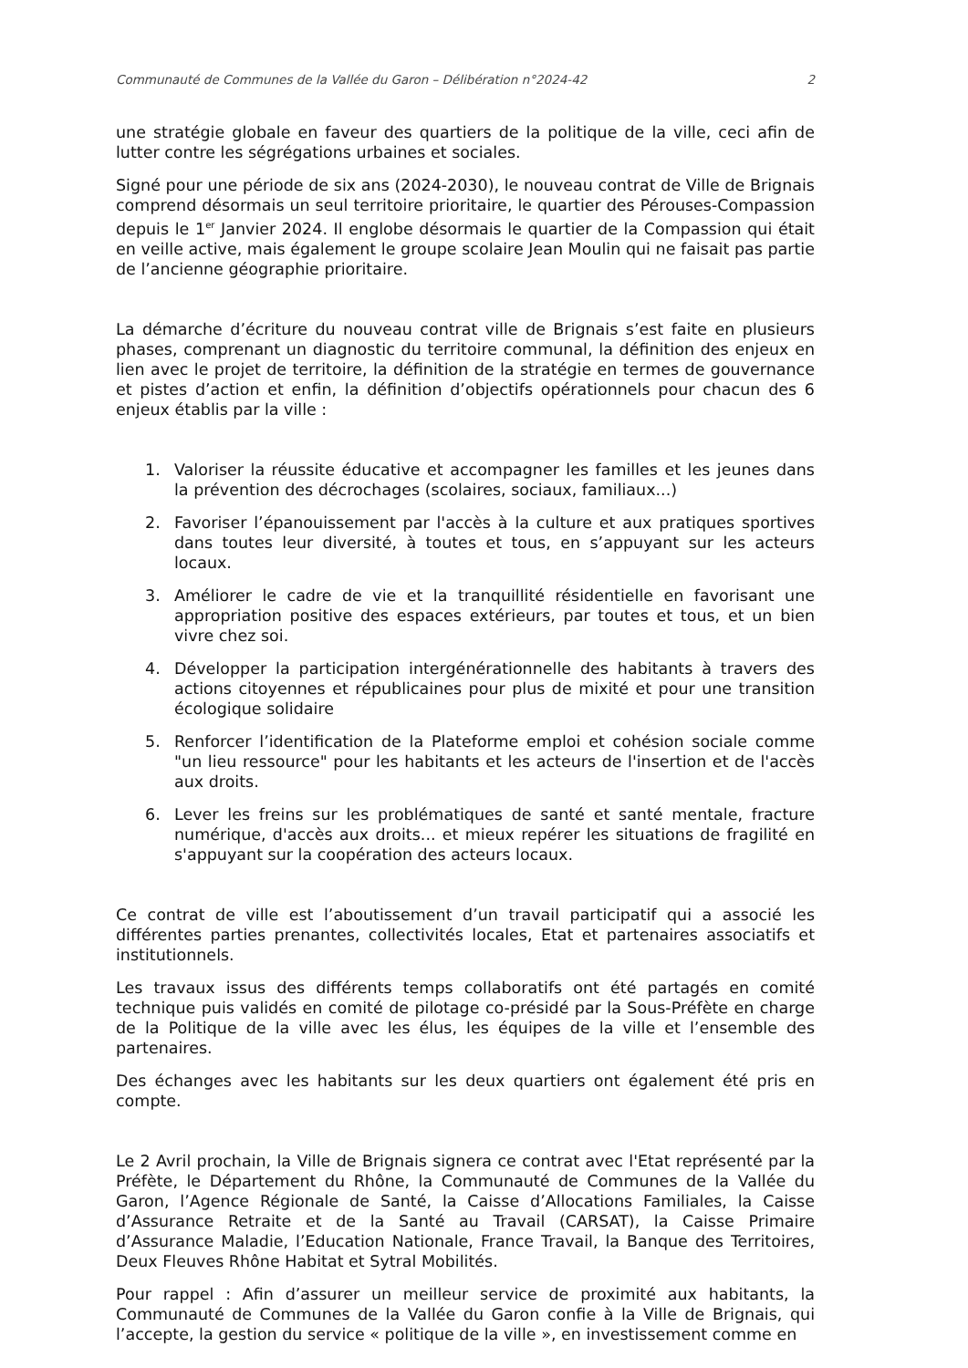Communauté de Communes de la Vallée du Garon – Délibération n°2024-42 2
une stratégie globale en faveur des quartiers de la politique de la ville, ceci afin de lutter contre les ségrégations urbaines et sociales.
Signé pour une période de six ans (2024-2030), le nouveau contrat de Ville de Brignais comprend désormais un seul territoire prioritaire, le quartier des Pérouses-Compassion depuis le 1<sup>er</sup> Janvier 2024. Il englobe désormais le quartier de la Compassion qui était en veille active, mais également le groupe scolaire Jean Moulin qui ne faisait pas partie de l’ancienne géographie prioritaire.
La démarche d’écriture du nouveau contrat ville de Brignais s’est faite en plusieurs phases, comprenant un diagnostic du territoire communal, la définition des enjeux en lien avec le projet de territoire, la définition de la stratégie en termes de gouvernance et pistes d’action et enfin, la définition d’objectifs opérationnels pour chacun des 6 enjeux établis par la ville :
1. Valoriser la réussite éducative et accompagner les familles et les jeunes dans la prévention des décrochages (scolaires, sociaux, familiaux...)
2. Favoriser l’épanouissement par l'accès à la culture et aux pratiques sportives dans toutes leur diversité, à toutes et tous, en s’appuyant sur les acteurs locaux.
3. Améliorer le cadre de vie et la tranquillité résidentielle en favorisant une appropriation positive des espaces extérieurs, par toutes et tous, et un bien vivre chez soi.
4. Développer la participation intergénérationnelle des habitants à travers des actions citoyennes et républicaines pour plus de mixité et pour une transition écologique solidaire
5. Renforcer l’identification de la Plateforme emploi et cohésion sociale comme "un lieu ressource" pour les habitants et les acteurs de l'insertion et de l'accès aux droits.
6. Lever les freins sur les problématiques de santé et santé mentale, fracture numérique, d'accès aux droits... et mieux repérer les situations de fragilité en s'appuyant sur la coopération des acteurs locaux.
Ce contrat de ville est l’aboutissement d’un travail participatif qui a associé les différentes parties prenantes, collectivités locales, Etat et partenaires associatifs et institutionnels.
Les travaux issus des différents temps collaboratifs ont été partagés en comité technique puis validés en comité de pilotage co-présidé par la Sous-Préfète en charge de la Politique de la ville avec les élus, les équipes de la ville et l’ensemble des partenaires.
Des échanges avec les habitants sur les deux quartiers ont également été pris en compte.
Le 2 Avril prochain, la Ville de Brignais signera ce contrat avec l'Etat représenté par la Préfète, le Département du Rhône, la Communauté de Communes de la Vallée du Garon, l’Agence Régionale de Santé, la Caisse d’Allocations Familiales, la Caisse d’Assurance Retraite et de la Santé au Travail (CARSAT), la Caisse Primaire d’Assurance Maladie, l’Education Nationale, France Travail, la Banque des Territoires, Deux Fleuves Rhône Habitat et Sytral Mobilités.
Pour rappel : Afin d’assurer un meilleur service de proximité aux habitants, la Communauté de Communes de la Vallée du Garon confie à la Ville de Brignais, qui l’accepte, la gestion du service « politique de la ville », en investissement comme en